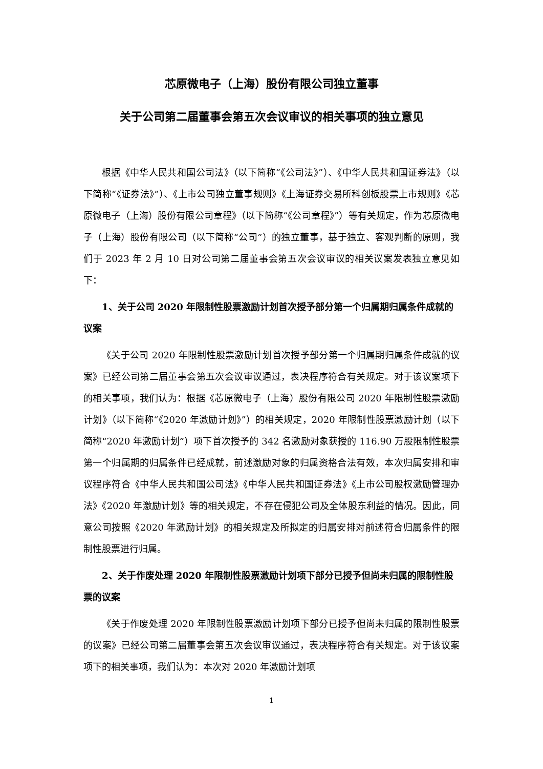芯原微电子（上海）股份有限公司独立董事
关于公司第二届董事会第五次会议审议的相关事项的独立意见
根据《中华人民共和国公司法》（以下简称“《公司法》”）、《中华人民共和国证券法》（以下简称“《证券法》”）、《上市公司独立董事规则》《上海证券交易所科创板股票上市规则》《芯原微电子（上海）股份有限公司章程》（以下简称“《公司章程》”）等有关规定，作为芯原微电子（上海）股份有限公司（以下简称“公司”）的独立董事，基于独立、客观判断的原则，我们于 2023 年 2 月 10 日对公司第二届董事会第五次会议审议的相关议案发表独立意见如下：
1、关于公司 2020 年限制性股票激励计划首次授予部分第一个归属期归属条件成就的议案
《关于公司 2020 年限制性股票激励计划首次授予部分第一个归属期归属条件成就的议案》已经公司第二届董事会第五次会议审议通过，表决程序符合有关规定。对于该议案项下的相关事项，我们认为：根据《芯原微电子（上海）股份有限公司 2020 年限制性股票激励计划》（以下简称“《2020 年激励计划》”）的相关规定，2020 年限制性股票激励计划（以下简称“2020 年激励计划”）项下首次授予的 342 名激励对象获授的 116.90 万股限制性股票第一个归属期的归属条件已经成就，前述激励对象的归属资格合法有效，本次归属安排和审议程序符合《中华人民共和国公司法》《中华人民共和国证券法》《上市公司股权激励管理办法》《2020 年激励计划》等的相关规定，不存在侵犯公司及全体股东利益的情况。因此，同意公司按照《2020 年激励计划》的相关规定及所拟定的归属安排对前述符合归属条件的限制性股票进行归属。
2、关于作废处理 2020 年限制性股票激励计划项下部分已授予但尚未归属的限制性股票的议案
《关于作废处理 2020 年限制性股票激励计划项下部分已授予但尚未归属的限制性股票的议案》已经公司第二届董事会第五次会议审议通过，表决程序符合有关规定。对于该议案项下的相关事项，我们认为：本次对 2020 年激励计划项
1